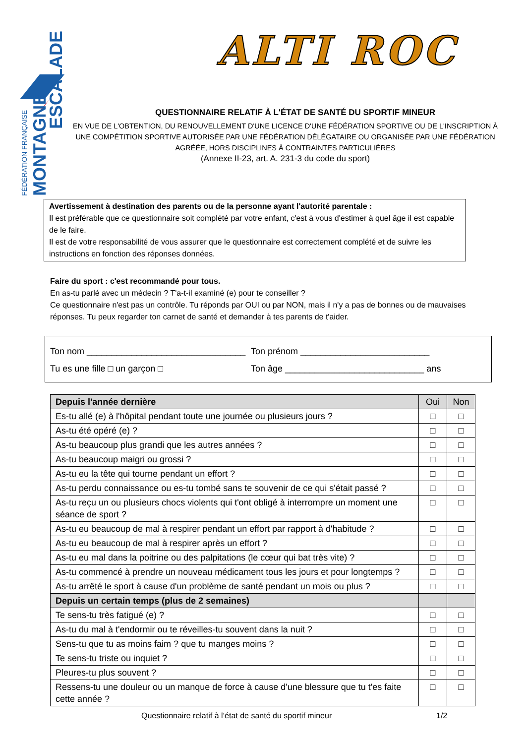FÉDÉRATION FRANÇAISE
MONTAGNE
ESCALADE
ALTI ROC
QUESTIONNAIRE RELATIF À L'ÉTAT DE SANTÉ DU SPORTIF MINEUR
EN VUE DE L'OBTENTION, DU RENOUVELLEMENT D'UNE LICENCE D'UNE FÉDÉRATION SPORTIVE OU DE L'INSCRIPTION À UNE COMPÉTITION SPORTIVE AUTORISÉE PAR UNE FÉDÉRATION DÉLÉGATAIRE OU ORGANISÉE PAR UNE FÉDÉRATION AGRÉÉE, HORS DISCIPLINES À CONTRAINTES PARTICULIÈRES
(Annexe II-23, art. A. 231-3 du code du sport)
Avertissement à destination des parents ou de la personne ayant l'autorité parentale :
Il est préférable que ce questionnaire soit complété par votre enfant, c'est à vous d'estimer à quel âge il est capable de le faire.
Il est de votre responsabilité de vous assurer que le questionnaire est correctement complété et de suivre les instructions en fonction des réponses données.
Faire du sport : c'est recommandé pour tous.
En as-tu parlé avec un médecin ? T'a-t-il examiné (e) pour te conseiller ?
Ce questionnaire n'est pas un contrôle. Tu réponds par OUI ou par NON, mais il n'y a pas de bonnes ou de mauvaises réponses. Tu peux regarder ton carnet de santé et demander à tes parents de t'aider.
Ton nom ________________________________ Ton prénom __________________________
Tu es une fille □ un garçon □ Ton âge ____________________________ ans
| Depuis l'année dernière | Oui | Non |
| --- | --- | --- |
| Es-tu allé (e) à l'hôpital pendant toute une journée ou plusieurs jours ? | □ | □ |
| As-tu été opéré (e) ? | □ | □ |
| As-tu beaucoup plus grandi que les autres années ? | □ | □ |
| As-tu beaucoup maigri ou grossi ? | □ | □ |
| As-tu eu la tête qui tourne pendant un effort ? | □ | □ |
| As-tu perdu connaissance ou es-tu tombé sans te souvenir de ce qui s'était passé ? | □ | □ |
| As-tu reçu un ou plusieurs chocs violents qui t'ont obligé à interrompre un moment une séance de sport ? | □ | □ |
| As-tu eu beaucoup de mal à respirer pendant un effort par rapport à d'habitude ? | □ | □ |
| As-tu eu beaucoup de mal à respirer après un effort ? | □ | □ |
| As-tu eu mal dans la poitrine ou des palpitations (le cœur qui bat très vite) ? | □ | □ |
| As-tu commencé à prendre un nouveau médicament tous les jours et pour longtemps ? | □ | □ |
| As-tu arrêté le sport à cause d'un problème de santé pendant un mois ou plus ? | □ | □ |
| Depuis un certain temps (plus de 2 semaines) | | |
| Te sens-tu très fatigué (e) ? | □ | □ |
| As-tu du mal à t'endormir ou te réveilles-tu souvent dans la nuit ? | □ | □ |
| Sens-tu que tu as moins faim ? que tu manges moins ? | □ | □ |
| Te sens-tu triste ou inquiet ? | □ | □ |
| Pleures-tu plus souvent ? | □ | □ |
| Ressens-tu une douleur ou un manque de force à cause d'une blessure que tu t'es faite cette année ? | □ | □ |
Questionnaire relatif à l’état de santé du sportif mineur 1/2